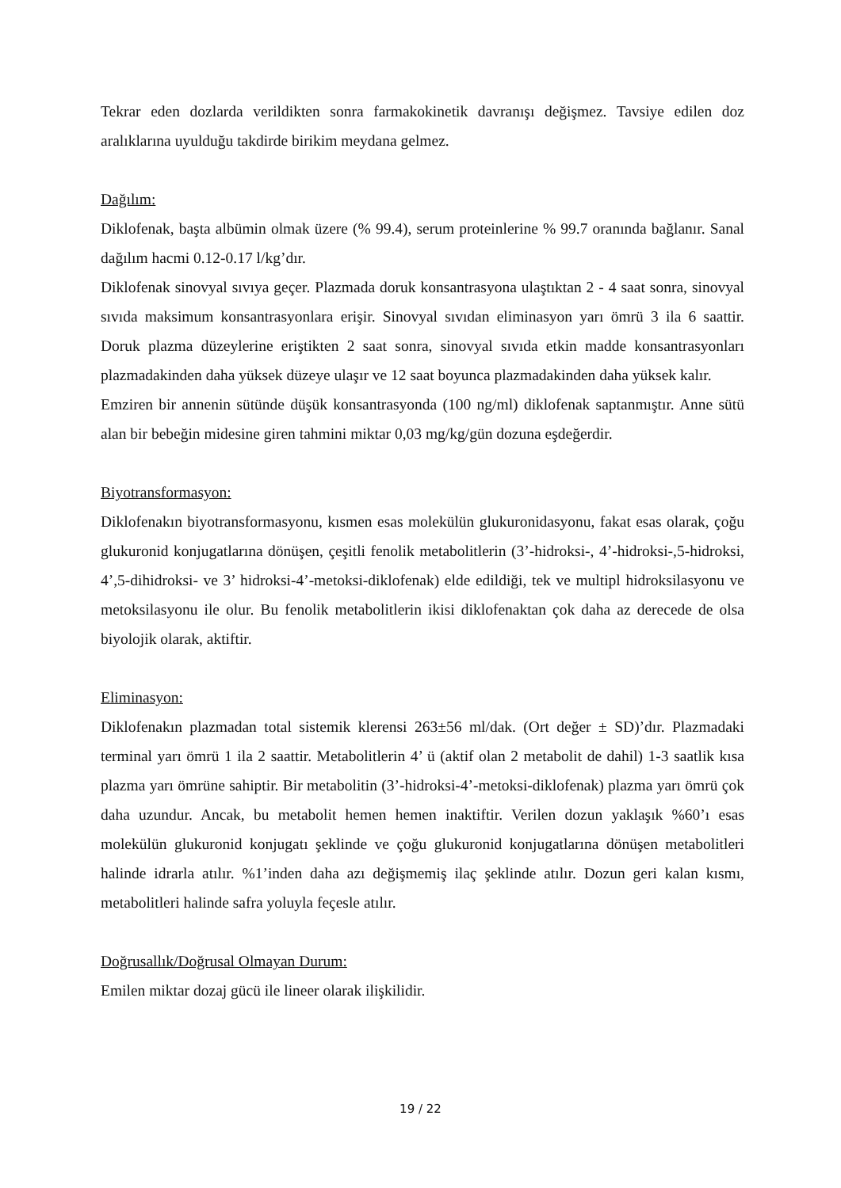Tekrar eden dozlarda verildikten sonra farmakokinetik davranışı değişmez. Tavsiye edilen doz aralıklarına uyulduğu takdirde birikim meydana gelmez.
Dağılım:
Diklofenak, başta albümin olmak üzere (% 99.4), serum proteinlerine % 99.7 oranında bağlanır. Sanal dağılım hacmi 0.12-0.17 l/kg’dır.
Diklofenak sinovyal sıvıya geçer. Plazmada doruk konsantrasyona ulaştıktan 2 - 4 saat sonra, sinovyal sıvıda maksimum konsantrasyonlara erişir. Sinovyal sıvıdan eliminasyon yarı ömrü 3 ila 6 saattir. Doruk plazma düzeylerine eriştikten 2 saat sonra, sinovyal sıvıda etkin madde konsantrasyonları plazmadakinden daha yüksek düzeye ulaşır ve 12 saat boyunca plazmadakinden daha yüksek kalır.
Emziren bir annenin sütünde düşük konsantrasyonda (100 ng/ml) diklofenak saptanmıştır. Anne sütü alan bir bebeğin midesine giren tahmini miktar 0,03 mg/kg/gün dozuna eşdeğerdir.
Biyotransformasyon:
Diklofenakın biyotransformasyonu, kısmen esas molekülün glukuronidasyonu, fakat esas olarak, çoğu glukuronid konjugatlarına dönüşen, çeşitli fenolik metabolitlerin (3’-hidroksi-, 4’-hidroksi-,5-hidroksi, 4’,5-dihidroksi- ve 3’ hidroksi-4’-metoksi-diklofenak) elde edildiği, tek ve multipl hidroksilasyonu ve metoksilasyonu ile olur. Bu fenolik metabolitlerin ikisi diklofenaktan çok daha az derecede de olsa biyolojik olarak, aktiftir.
Eliminasyon:
Diklofenakın plazmadan total sistemik klerensi 263±56 ml/dak. (Ort değer ± SD)’dır. Plazmadaki terminal yarı ömrü 1 ila 2 saattir. Metabolitlerin 4’ ü (aktif olan 2 metabolit de dahil) 1-3 saatlik kısa plazma yarı ömrüne sahiptir. Bir metabolitin (3’-hidroksi-4’-metoksi-diklofenak) plazma yarı ömrü çok daha uzundur. Ancak, bu metabolit hemen hemen inaktiftir. Verilen dozun yaklaşık %60’ı esas molekülün glukuronid konjugatı şeklinde ve çoğu glukuronid konjugatlarına dönüşen metabolitleri halinde idrarla atılır. %1’inden daha azı değişmemiş ilaç şeklinde atılır. Dozun geri kalan kısmı, metabolitleri halinde safra yoluyla feçesle atılır.
Doğrusallık/Doğrusal Olmayan Durum:
Emilen miktar dozaj gücü ile lineer olarak ilişkilidir.
19 / 22